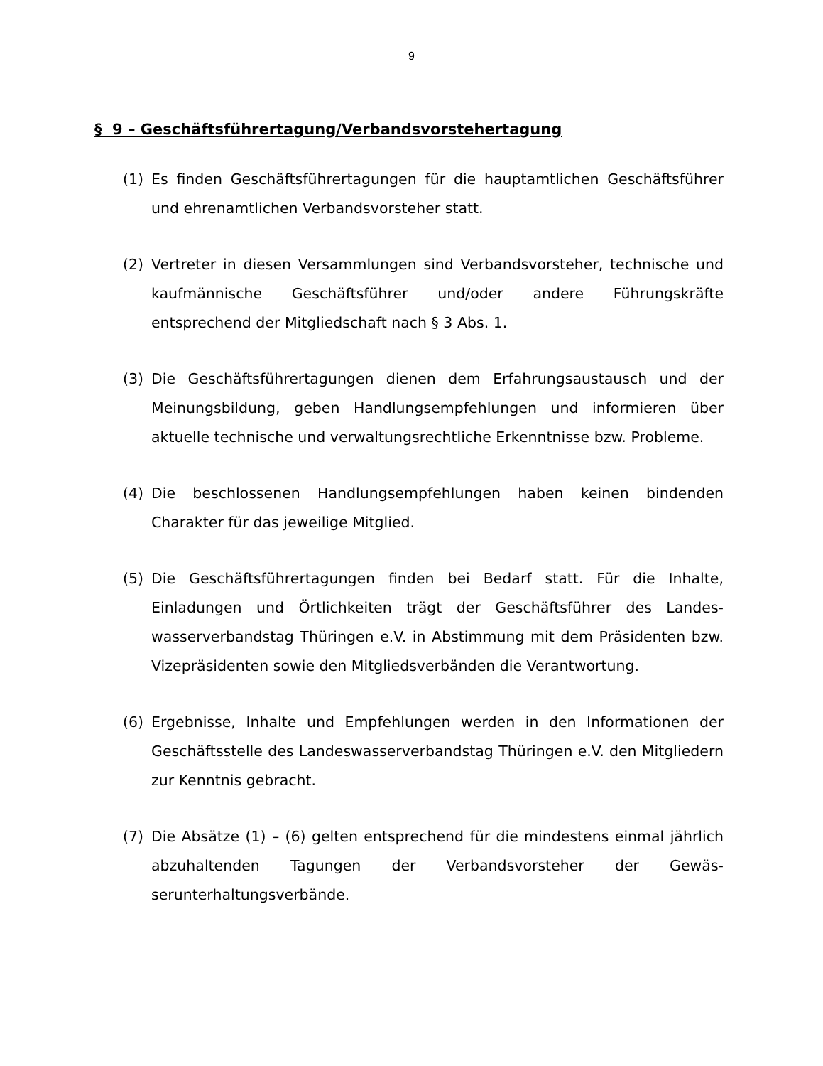9
§ 9 – Geschäftsführertagung/Verbandsvorstehertagung
(1) Es finden Geschäftsführertagungen für die hauptamtlichen Geschäfts­führer und ehrenamtlichen Verbandsvorsteher statt.
(2) Vertreter in diesen Versammlungen sind Verbandsvorsteher, techni­sche und kaufmännische Geschäftsführer und/oder andere Führungs­kräfte entsprechend der Mitgliedschaft nach § 3 Abs. 1.
(3) Die Geschäftsführertagungen dienen dem Erfahrungsaustausch und der Meinungsbildung, geben Handlungsempfehlungen und informieren über aktuelle technische und verwaltungsrechtliche Erkenntnisse bzw. Prob­leme.
(4) Die beschlossenen Handlungsempfehlungen haben keinen bindenden Charakter für das jeweilige Mitglied.
(5) Die Geschäftsführertagungen finden bei Bedarf statt. Für die Inhalte, Einladungen und Örtlichkeiten trägt der Geschäftsführer des Landes­wasserverbandstag Thüringen e.V. in Abstimmung mit dem Präsidenten bzw. Vizepräsidenten sowie den Mitgliedsverbänden die Verantwor­tung.
(6) Ergebnisse, Inhalte und Empfehlungen werden in den Informationen der Geschäftsstelle des Landeswasserverbandstag Thüringen e.V. den Mitgliedern zur Kenntnis gebracht.
(7) Die Absätze (1) – (6) gelten entsprechend für die mindestens einmal jährlich abzuhaltenden Tagungen der Verbandsvorsteher der Gewäs­serunterhaltungsverbände.